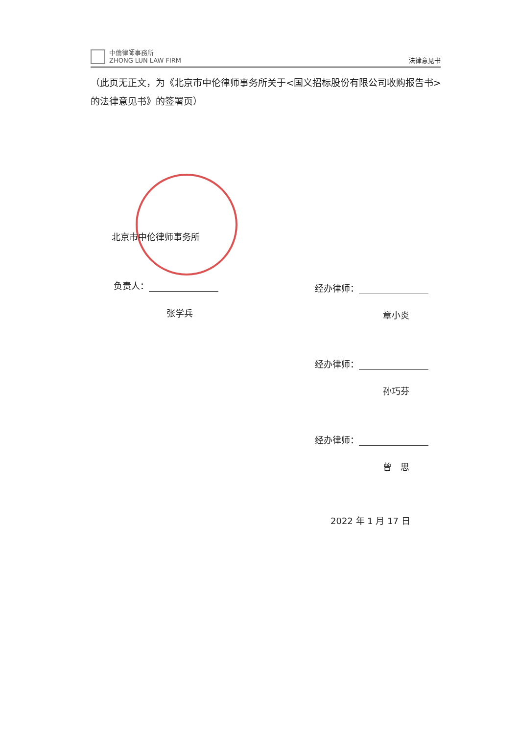中倫律師事務所
ZHONG LUN LAW FIRM
法律意见书
（此页无正文，为《北京市中伦律师事务所关于<国义招标股份有限公司收购报告书>的法律意见书》的签署页）
北京市中伦律师事务所
负责人：
张学兵
经办律师：
章小炎
经办律师：
孙巧芬
经办律师：
曾　思
2022 年 1 月 17 日